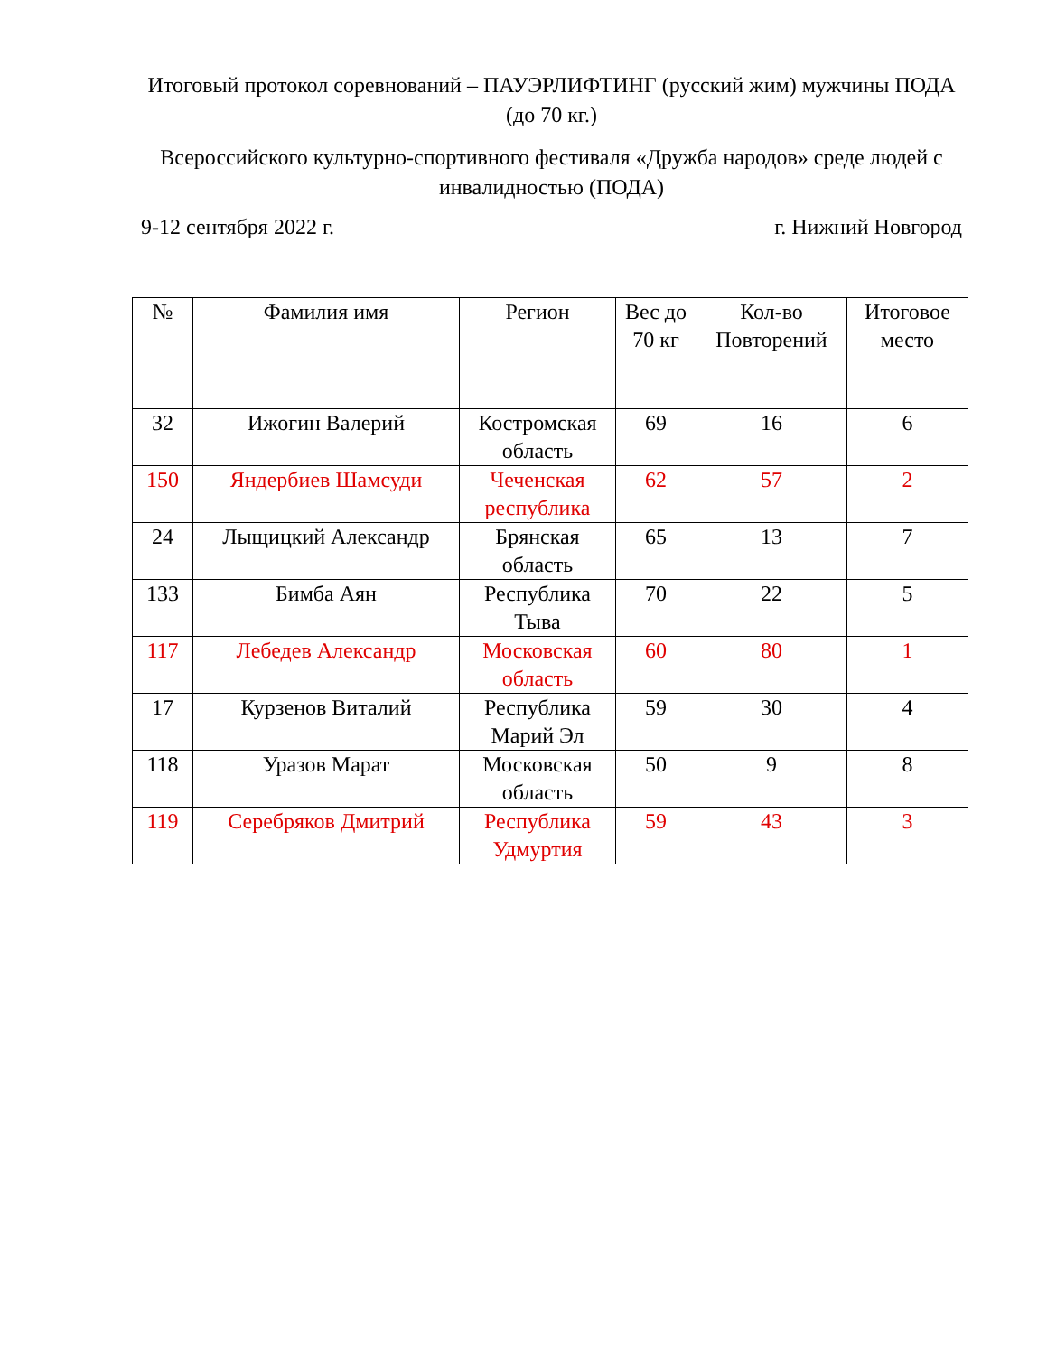Итоговый протокол соревнований – ПАУЭРЛИФТИНГ (русский жим) мужчины ПОДА (до 70 кг.)
Всероссийского культурно-спортивного фестиваля «Дружба народов» среде людей с инвалидностью (ПОДА)
9-12 сентября 2022 г. г. Нижний Новгород
| № | Фамилия имя | Регион | Вес до 70 кг | Кол-во Повторений | Итоговое место |
| --- | --- | --- | --- | --- | --- |
| 32 | Ижогин Валерий | Костромская область | 69 | 16 | 6 |
| 150 | Яндербиев Шамсуди | Чеченская республика | 62 | 57 | 2 |
| 24 | Лыщицкий Александр | Брянская область | 65 | 13 | 7 |
| 133 | Бимба Аян | Республика Тыва | 70 | 22 | 5 |
| 117 | Лебедев Александр | Московская область | 60 | 80 | 1 |
| 17 | Курзенов Виталий | Республика Марий Эл | 59 | 30 | 4 |
| 118 | Уразов Марат | Московская область | 50 | 9 | 8 |
| 119 | Серебряков Дмитрий | Республика Удмуртия | 59 | 43 | 3 |